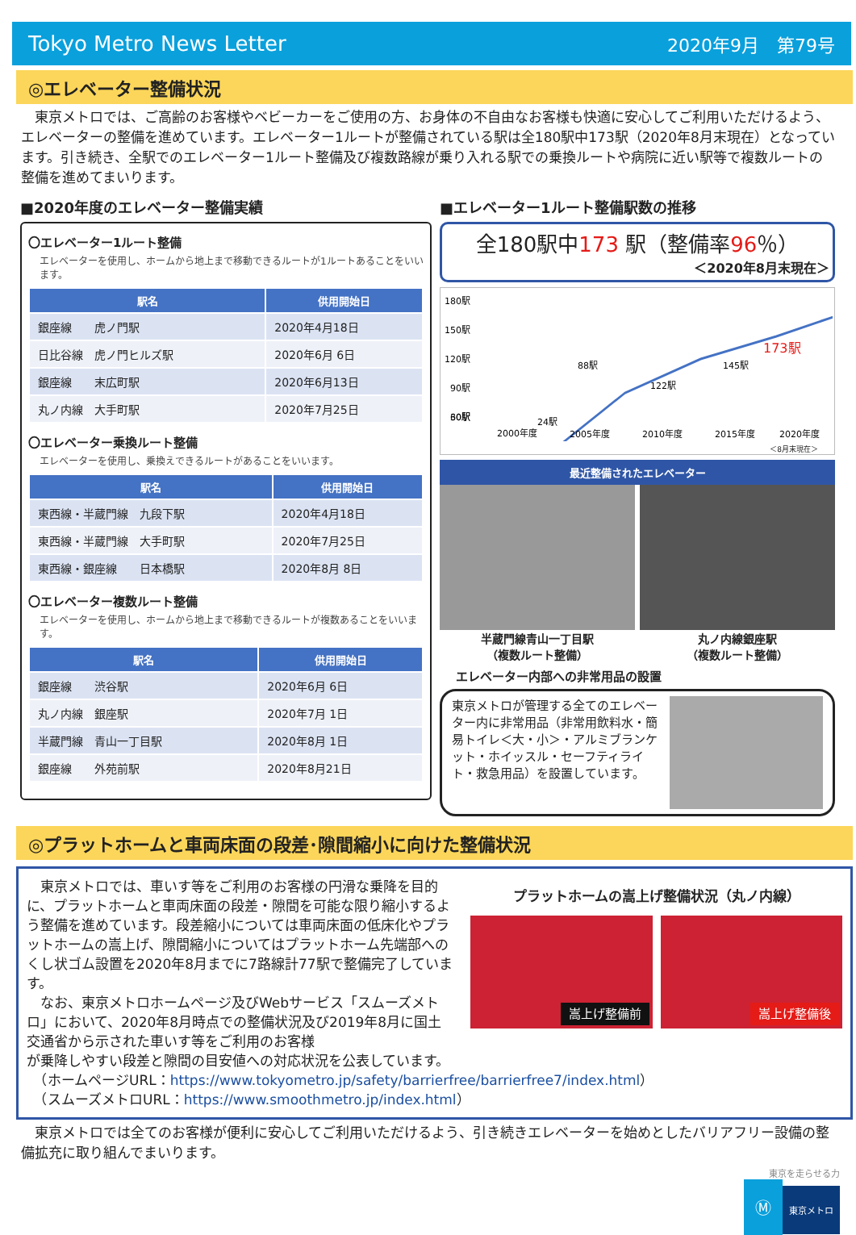Tokyo Metro News Letter 2020年9月　第79号
◎エレベーター整備状況
　東京メトロでは、ご高齢のお客様やベビーカーをご使用の方、お身体の不自由なお客様も快適に安心してご利用いただけるよう、エレベーターの整備を進めています。エレベーター1ルートが整備されている駅は全180駅中173駅（2020年8月末現在）となっています。引き続き、全駅でのエレベーター1ルート整備及び複数路線が乗り入れる駅での乗換ルートや病院に近い駅等で複数ルートの整備を進めてまいります。
■2020年度のエレベーター整備実績
〇エレベーター1ルート整備
エレベーターを使用し、ホームから地上まで移動できるルートが1ルートあることをいいます。
| 駅名 | 供用開始日 |
| --- | --- |
| 銀座線 虎ノ門駅 | 2020年4月18日 |
| 日比谷線 虎ノ門ヒルズ駅 | 2020年6月 6日 |
| 銀座線 末広町駅 | 2020年6月13日 |
| 丸ノ内線 大手町駅 | 2020年7月25日 |
〇エレベーター乗換ルート整備
エレベーターを使用し、乗換えできるルートがあることをいいます。
| 駅名 | 供用開始日 |
| --- | --- |
| 東西線・半蔵門線 九段下駅 | 2020年4月18日 |
| 東西線・半蔵門線 大手町駅 | 2020年7月25日 |
| 東西線・銀座線 日本橋駅 | 2020年8月 8日 |
〇エレベーター複数ルート整備
エレベーターを使用し、ホームから地上まで移動できるルートが複数あることをいいます。
| 駅名 | 供用開始日 |
| --- | --- |
| 銀座線 渋谷駅 | 2020年6月 6日 |
| 丸ノ内線 銀座駅 | 2020年7月 1日 |
| 半蔵門線 青山一丁目駅 | 2020年8月 1日 |
| 銀座線 外苑前駅 | 2020年8月21日 |
■エレベーター1ルート整備駅数の推移
全180駅中173 駅（整備率96％）
＜2020年8月末現在＞
180駅
150駅
120駅
90駅
60駅
30駅
24駅
88駅
122駅
145駅
173駅
2000年度
2005年度
2010年度
2015年度
2020年度
＜8月末現在＞
最近整備されたエレベーター
半蔵門線青山一丁目駅
（複数ルート整備）
丸ノ内線銀座駅
（複数ルート整備）
エレベーター内部への非常用品の設置
東京メトロが管理する全てのエレベーター内に非常用品（非常用飲料水・簡易トイレ＜大・小＞・アルミブランケット・ホイッスル・セーフティライト・救急用品）を設置しています。
◎プラットホームと車両床面の段差･隙間縮小に向けた整備状況
　東京メトロでは、車いす等をご利用のお客様の円滑な乗降を目的に、プラットホームと車両床面の段差・隙間を可能な限り縮小するよう整備を進めています。段差縮小については車両床面の低床化やプラットホームの嵩上げ、隙間縮小についてはプラットホーム先端部へのくし状ゴム設置を2020年8月までに7路線計77駅で整備完了しています。
　なお、東京メトロホームページ及びWebサービス「スムーズメトロ」において、2020年8月時点での整備状況及び2019年8月に国土交通省から示された車いす等をご利用のお客様
プラットホームの嵩上げ整備状況（丸ノ内線）
嵩上げ整備前
嵩上げ整備後
が乗降しやすい段差と隙間の目安値への対応状況を公表しています。
　（ホームページURL：https://www.tokyometro.jp/safety/barrierfree/barrierfree7/index.html）
　（スムーズメトロURL：https://www.smoothmetro.jp/index.html）
　東京メトロでは全てのお客様が便利に安心してご利用いただけるよう、引き続きエレベーターを始めとしたバリアフリー設備の整備拡充に取り組んでまいります。
東京を走らせる力
Ⓜ 東京メトロ